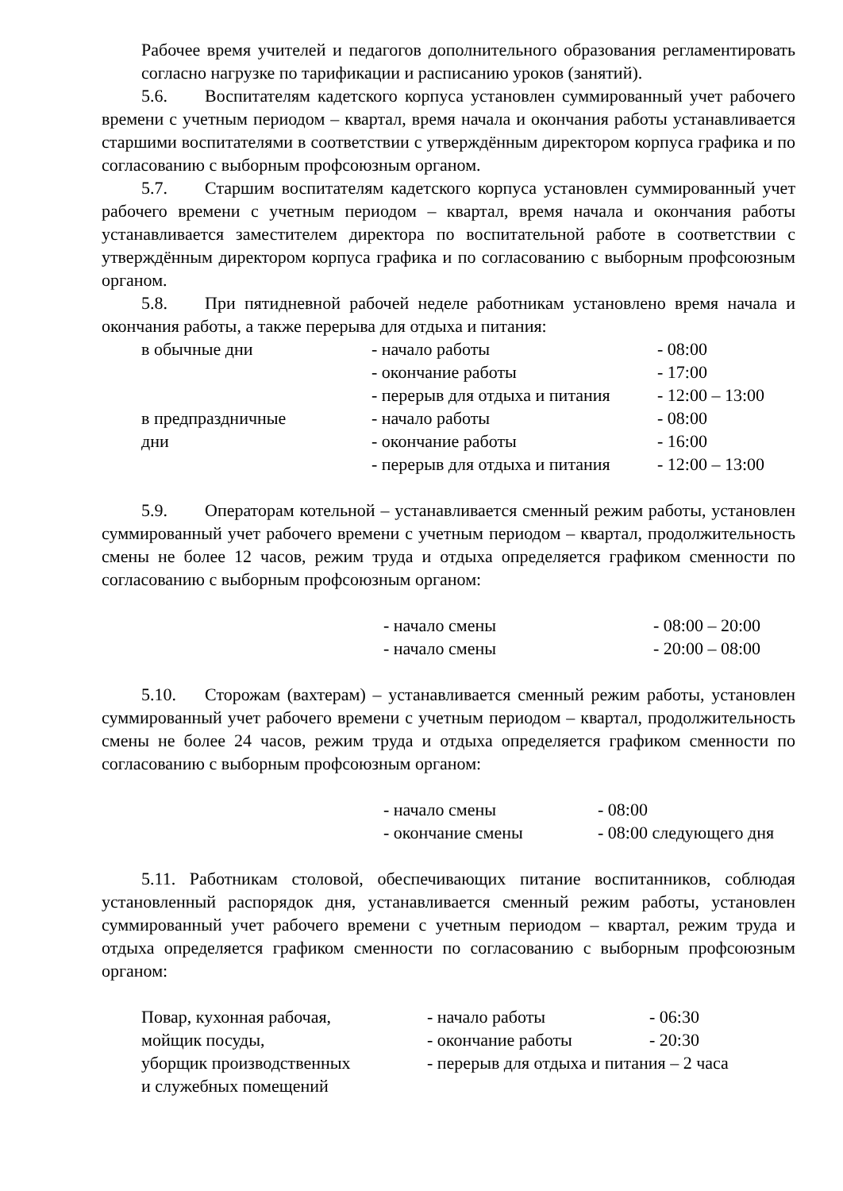Рабочее время учителей и педагогов дополнительного образования регламентировать согласно нагрузке по тарификации и расписанию уроков (занятий).
5.6. Воспитателям кадетского корпуса установлен суммированный учет рабочего времени с учетным периодом – квартал, время начала и окончания работы устанавливается старшими воспитателями в соответствии с утверждённым директором корпуса графика и по согласованию с выборным профсоюзным органом.
5.7. Старшим воспитателям кадетского корпуса установлен суммированный учет рабочего времени с учетным периодом – квартал, время начала и окончания работы устанавливается заместителем директора по воспитательной работе в соответствии с утверждённым директором корпуса графика и по согласованию с выборным профсоюзным органом.
5.8. При пятидневной рабочей неделе работникам установлено время начала и окончания работы, а также перерыва для отдыха и питания:
| в обычные дни | - начало работы | - 08:00 |
| | - окончание работы | - 17:00 |
| | - перерыв для отдыха и питания | - 12:00 – 13:00 |
| в предпраздничные | - начало работы | - 08:00 |
| дни | - окончание работы | - 16:00 |
| | - перерыв для отдыха и питания | - 12:00 – 13:00 |
5.9. Операторам котельной – устанавливается сменный режим работы, установлен суммированный учет рабочего времени с учетным периодом – квартал, продолжительность смены не более 12 часов, режим труда и отдыха определяется графиком сменности по согласованию с выборным профсоюзным органом:
| - начало смены | - 08:00 – 20:00 |
| - начало смены | - 20:00 – 08:00 |
5.10. Сторожам (вахтерам) – устанавливается сменный режим работы, установлен суммированный учет рабочего времени с учетным периодом – квартал, продолжительность смены не более 24 часов, режим труда и отдыха определяется графиком сменности по согласованию с выборным профсоюзным органом:
| - начало смены | - 08:00 |
| - окончание смены | - 08:00 следующего дня |
5.11. Работникам столовой, обеспечивающих питание воспитанников, соблюдая установленный распорядок дня, устанавливается сменный режим работы, установлен суммированный учет рабочего времени с учетным периодом – квартал, режим труда и отдыха определяется графиком сменности по согласованию с выборным профсоюзным органом:
| Повар, кухонная рабочая, | - начало работы | - 06:30 |
| мойщик посуды, | - окончание работы | - 20:30 |
| уборщик производственных | - перерыв для отдыха и питания – 2 часа | |
| и служебных помещений | | |